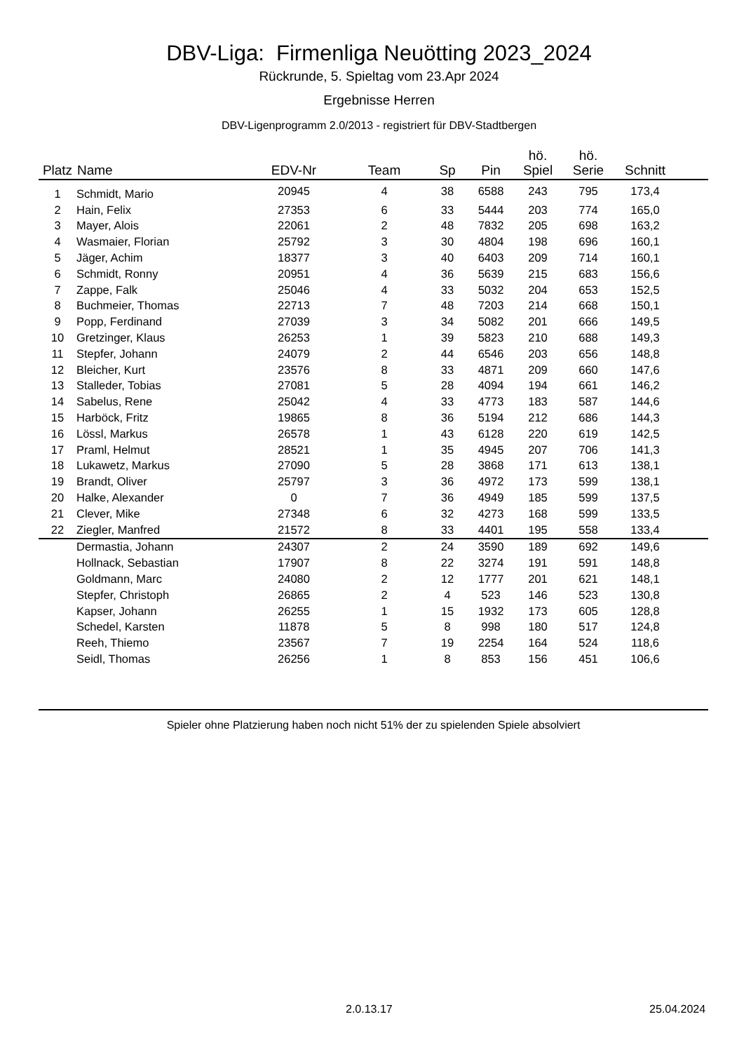DBV-Liga: Firmenliga Neuötting 2023_2024
Rückrunde, 5. Spieltag vom 23.Apr 2024
Ergebnisse Herren
DBV-Ligenprogramm 2.0/2013 - registriert für DBV-Stadtbergen
| Platz | Name | EDV-Nr | Team | Sp | Pin | hö. Spiel | hö. Serie | Schnitt | |
| --- | --- | --- | --- | --- | --- | --- | --- | --- | --- |
| 1 | Schmidt, Mario | 20945 | 4 | 38 | 6588 | 243 | 795 | 173,4 | |
| 2 | Hain, Felix | 27353 | 6 | 33 | 5444 | 203 | 774 | 165,0 | |
| 3 | Mayer, Alois | 22061 | 2 | 48 | 7832 | 205 | 698 | 163,2 | |
| 4 | Wasmaier, Florian | 25792 | 3 | 30 | 4804 | 198 | 696 | 160,1 | |
| 5 | Jäger, Achim | 18377 | 3 | 40 | 6403 | 209 | 714 | 160,1 | |
| 6 | Schmidt, Ronny | 20951 | 4 | 36 | 5639 | 215 | 683 | 156,6 | |
| 7 | Zappe, Falk | 25046 | 4 | 33 | 5032 | 204 | 653 | 152,5 | |
| 8 | Buchmeier, Thomas | 22713 | 7 | 48 | 7203 | 214 | 668 | 150,1 | |
| 9 | Popp, Ferdinand | 27039 | 3 | 34 | 5082 | 201 | 666 | 149,5 | |
| 10 | Gretzinger, Klaus | 26253 | 1 | 39 | 5823 | 210 | 688 | 149,3 | |
| 11 | Stepfer, Johann | 24079 | 2 | 44 | 6546 | 203 | 656 | 148,8 | |
| 12 | Bleicher, Kurt | 23576 | 8 | 33 | 4871 | 209 | 660 | 147,6 | |
| 13 | Stalleder, Tobias | 27081 | 5 | 28 | 4094 | 194 | 661 | 146,2 | |
| 14 | Sabelus, Rene | 25042 | 4 | 33 | 4773 | 183 | 587 | 144,6 | |
| 15 | Harböck, Fritz | 19865 | 8 | 36 | 5194 | 212 | 686 | 144,3 | |
| 16 | Lössl, Markus | 26578 | 1 | 43 | 6128 | 220 | 619 | 142,5 | |
| 17 | Praml, Helmut | 28521 | 1 | 35 | 4945 | 207 | 706 | 141,3 | |
| 18 | Lukawetz, Markus | 27090 | 5 | 28 | 3868 | 171 | 613 | 138,1 | |
| 19 | Brandt, Oliver | 25797 | 3 | 36 | 4972 | 173 | 599 | 138,1 | |
| 20 | Halke, Alexander | 0 | 7 | 36 | 4949 | 185 | 599 | 137,5 | |
| 21 | Clever, Mike | 27348 | 6 | 32 | 4273 | 168 | 599 | 133,5 | |
| 22 | Ziegler, Manfred | 21572 | 8 | 33 | 4401 | 195 | 558 | 133,4 | |
| | Dermastia, Johann | 24307 | 2 | 24 | 3590 | 189 | 692 | 149,6 | |
| | Hollnack, Sebastian | 17907 | 8 | 22 | 3274 | 191 | 591 | 148,8 | |
| | Goldmann, Marc | 24080 | 2 | 12 | 1777 | 201 | 621 | 148,1 | |
| | Stepfer, Christoph | 26865 | 2 | 4 | 523 | 146 | 523 | 130,8 | |
| | Kapser, Johann | 26255 | 1 | 15 | 1932 | 173 | 605 | 128,8 | |
| | Schedel, Karsten | 11878 | 5 | 8 | 998 | 180 | 517 | 124,8 | |
| | Reeh, Thiemo | 23567 | 7 | 19 | 2254 | 164 | 524 | 118,6 | |
| | Seidl, Thomas | 26256 | 1 | 8 | 853 | 156 | 451 | 106,6 | |
Spieler ohne Platzierung haben noch nicht 51% der zu spielenden Spiele absolviert
2.0.13.17 25.04.2024